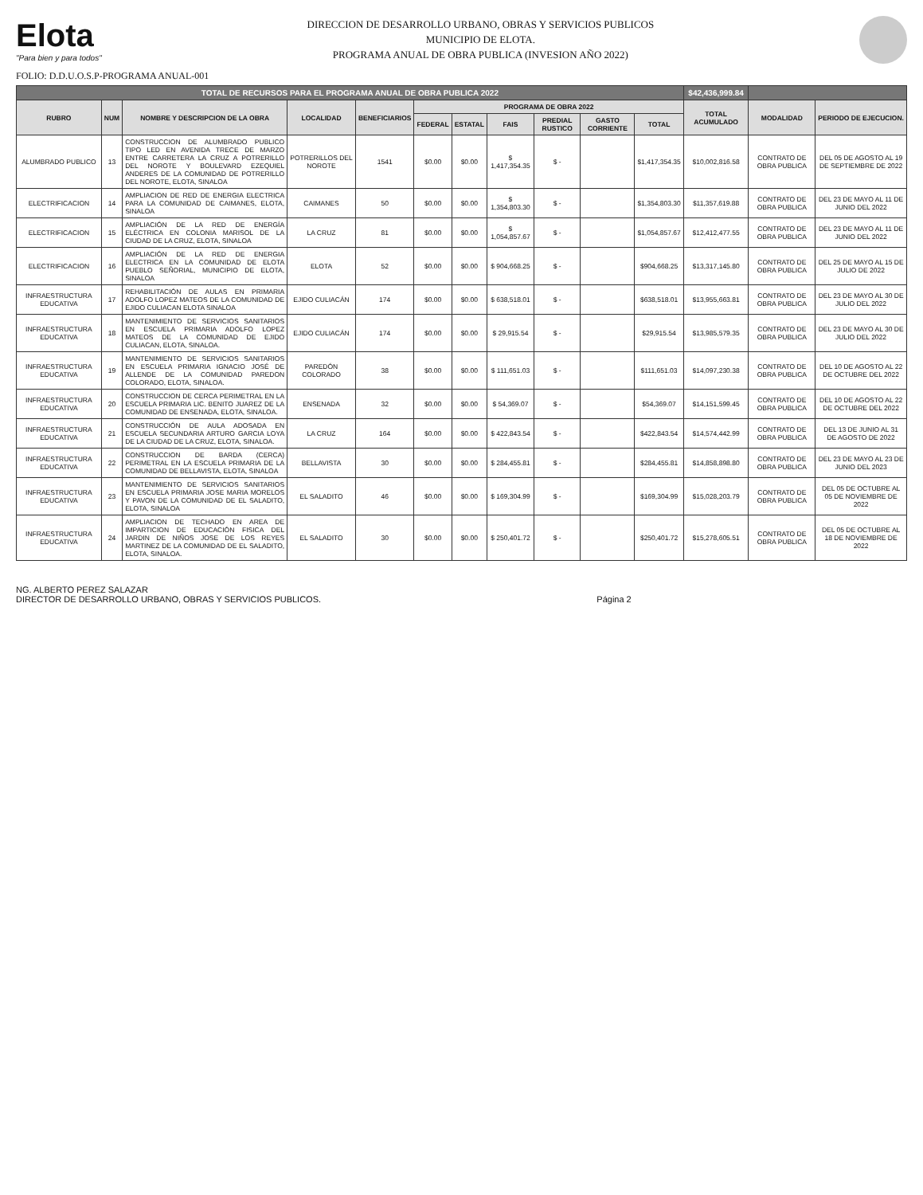Elota
"Para bien y para todos"
DIRECCION DE DESARROLLO URBANO, OBRAS Y SERVICIOS PUBLICOS
MUNICIPIO DE ELOTA.
PROGRAMA ANUAL DE OBRA PUBLICA (INVESION AÑO 2022)
FOLIO: D.D.U.O.S.P-PROGRAMA ANUAL-001
| TOTAL DE RECURSOS PARA EL PROGRAMA ANUAL DE OBRA PUBLICA 2022 | | | | | | | | | | | $42,436,999.84 | | |
| --- | --- | --- | --- | --- | --- | --- | --- | --- | --- | --- | --- | --- | --- |
| RUBRO | NUM | NOMBRE Y DESCRIPCION DE LA OBRA | LOCALIDAD | BENEFICIARIOS | PROGRAMA DE OBRA 2022 | | | | | | TOTAL ACUMULADO | MODALIDAD | PERIODO DE EJECUCION. |
| | | | | | FEDERAL | ESTATAL | FAIS | PREDIAL RUSTICO | GASTO CORRIENTE | TOTAL | | | |
| ALUMBRADO PUBLICO | 13 | CONSTRUCCION DE ALUMBRADO PUBLICO TIPO LED EN AVENIDA TRECE DE MARZO ENTRE CARRETERA LA CRUZ A POTRERILLO DEL NOROTE Y BOULEVARD EZEQUIEL ANDERES DE LA COMUNIDAD DE POTRERILLO DEL NOROTE, ELOTA, SINALOA | POTRERILLOS DEL NOROTE | 1541 | $0.00 | $0.00 | $ 1,417,354.35 | $ - | | $1,417,354.35 | $10,002,816.58 | CONTRATO DE OBRA PUBLICA | DEL 05 DE AGOSTO AL 19 DE SEPTIEMBRE DE 2022 |
| ELECTRIFICACION | 14 | AMPLIACION DE RED DE ENERGIA ELECTRICA PARA LA COMUNIDAD DE CAIMANES, ELOTA, SINALOA | CAIMANES | 50 | $0.00 | $0.00 | $ 1,354,803.30 | $ - | | $1,354,803.30 | $11,357,619.88 | CONTRATO DE OBRA PUBLICA | DEL 23 DE MAYO AL 11 DE JUNIO DEL 2022 |
| ELECTRIFICACION | 15 | AMPLIACIÓN DE LA RED DE ENERGÍA ELÉCTRICA EN COLONIA MARISOL DE LA CIUDAD DE LA CRUZ, ELOTA, SINALOA | LA CRUZ | 81 | $0.00 | $0.00 | $ 1,054,857.67 | $ - | | $1,054,857.67 | $12,412,477.55 | CONTRATO DE OBRA PUBLICA | DEL 23 DE MAYO AL 11 DE JUNIO DEL 2022 |
| ELECTRIFICACION | 16 | AMPLIACIÓN DE LA RED DE ENERGIA ELECTRICA EN LA COMUNIDAD DE ELOTA PUEBLO SEÑORIAL, MUNICIPIO DE ELOTA, SINALOA | ELOTA | 52 | $0.00 | $0.00 | $ 904,668.25 | $ - | | $904,668.25 | $13,317,145.80 | CONTRATO DE OBRA PUBLICA | DEL 25 DE MAYO AL 15 DE JULIO DE 2022 |
| INFRAESTRUCTURA EDUCATIVA | 17 | REHABILITACIÓN DE AULAS EN PRIMARIA ADOLFO LOPEZ MATEOS DE LA COMUNIDAD DE EJIDO CULIACAN ELOTA SINALOA | EJIDO CULIACÁN | 174 | $0.00 | $0.00 | $ 638,518.01 | $ - | | $638,518.01 | $13,955,663.81 | CONTRATO DE OBRA PUBLICA | DEL 23 DE MAYO AL 30 DE JULIO DEL 2022 |
| INFRAESTRUCTURA EDUCATIVA | 18 | MANTENIMIENTO DE SERVICIOS SANITARIOS EN ESCUELA PRIMARIA ADOLFO LOPEZ MATEOS DE LA COMUNIDAD DE EJIDO CULIACAN, ELOTA, SINALOA. | EJIDO CULIACÁN | 174 | $0.00 | $0.00 | $ 29,915.54 | $ - | | $29,915.54 | $13,985,579.35 | CONTRATO DE OBRA PUBLICA | DEL 23 DE MAYO AL 30 DE JULIO DEL 2022 |
| INFRAESTRUCTURA EDUCATIVA | 19 | MANTENIMIENTO DE SERVICIOS SANITARIOS EN ESCUELA PRIMARIA IGNACIO JOSÉ DE ALLENDE DE LA COMUNIDAD PAREDON COLORADO, ELOTA, SINALOA. | PAREDÓN COLORADO | 38 | $0.00 | $0.00 | $ 111,651.03 | $ - | | $111,651.03 | $14,097,230.38 | CONTRATO DE OBRA PUBLICA | DEL 10 DE AGOSTO AL 22 DE OCTUBRE DEL 2022 |
| INFRAESTRUCTURA EDUCATIVA | 20 | CONSTRUCCION DE CERCA PERIMETRAL EN LA ESCUELA PRIMARIA LIC. BENITO JUAREZ DE LA COMUNIDAD DE ENSENADA, ELOTA, SINALOA. | ENSENADA | 32 | $0.00 | $0.00 | $ 54,369.07 | $ - | | $54,369.07 | $14,151,599.45 | CONTRATO DE OBRA PUBLICA | DEL 10 DE AGOSTO AL 22 DE OCTUBRE DEL 2022 |
| INFRAESTRUCTURA EDUCATIVA | 21 | CONSTRUCCIÓN DE AULA ADOSADA EN ESCUELA SECUNDARIA ARTURO GARCIA LOYA DE LA CIUDAD DE LA CRUZ, ELOTA, SINALOA. | LA CRUZ | 164 | $0.00 | $0.00 | $ 422,843.54 | $ - | | $422,843.54 | $14,574,442.99 | CONTRATO DE OBRA PUBLICA | DEL 13 DE JUNIO AL 31 DE AGOSTO DE 2022 |
| INFRAESTRUCTURA EDUCATIVA | 22 | CONSTRUCCION DE BARDA (CERCA) PERIMETRAL EN LA ESCUELA PRIMARIA DE LA COMUNIDAD DE BELLAVISTA, ELOTA, SINALOA | BELLAVISTA | 30 | $0.00 | $0.00 | $ 284,455.81 | $ - | | $284,455.81 | $14,858,898.80 | CONTRATO DE OBRA PUBLICA | DEL 23 DE MAYO AL 23 DE JUNIO DEL 2023 |
| INFRAESTRUCTURA EDUCATIVA | 23 | MANTENIMIENTO DE SERVICIOS SANITARIOS EN ESCUELA PRIMARIA JOSE MARIA MORELOS Y PAVON DE LA COMUNIDAD DE EL SALADITO, ELOTA, SINALOA | EL SALADITO | 46 | $0.00 | $0.00 | $ 169,304.99 | $ - | | $169,304.99 | $15,028,203.79 | CONTRATO DE OBRA PUBLICA | DEL 05 DE OCTUBRE AL 05 DE NOVIEMBRE DE 2022 |
| INFRAESTRUCTURA EDUCATIVA | 24 | AMPLIACION DE TECHADO EN AREA DE IMPARTICION DE EDUCACIÓN FISICA DEL JARDIN DE NIÑOS JOSE DE LOS REYES MARTINEZ DE LA COMUNIDAD DE EL SALADITO, ELOTA, SINALOA. | EL SALADITO | 30 | $0.00 | $0.00 | $ 250,401.72 | $ - | | $250,401.72 | $15,278,605.51 | CONTRATO DE OBRA PUBLICA | DEL 05 DE OCTUBRE AL 18 DE NOVIEMBRE DE 2022 |
NG. ALBERTO PEREZ SALAZAR
DIRECTOR DE DESARROLLO URBANO, OBRAS Y SERVICIOS PUBLICOS.
Página 2